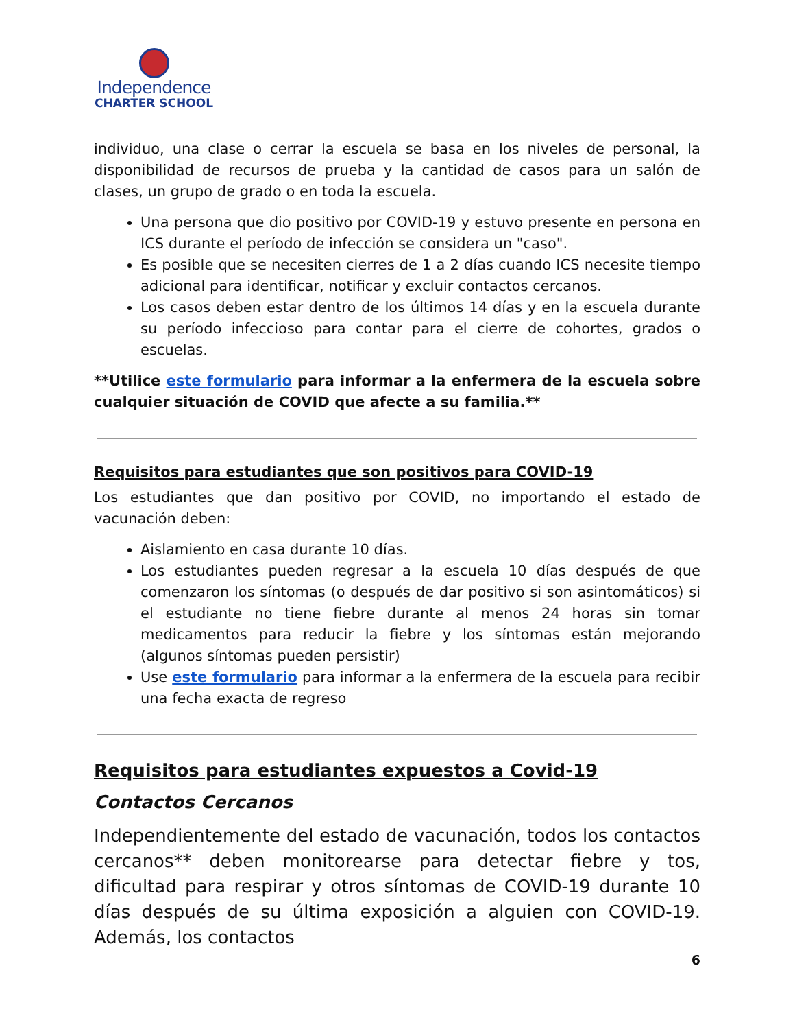Independence
CHARTER SCHOOL
individuo, una clase o cerrar la escuela se basa en los niveles de personal, la disponibilidad de recursos de prueba y la cantidad de casos para un salón de clases, un grupo de grado o en toda la escuela.
Una persona que dio positivo por COVID-19 y estuvo presente en persona en ICS durante el período de infección se considera un "caso".
Es posible que se necesiten cierres de 1 a 2 días cuando ICS necesite tiempo adicional para identificar, notificar y excluir contactos cercanos.
Los casos deben estar dentro de los últimos 14 días y en la escuela durante su período infeccioso para contar para el cierre de cohortes, grados o escuelas.
**Utilice este formulario para informar a la enfermera de la escuela sobre cualquier situación de COVID que afecte a su familia.**
Requisitos para estudiantes que son positivos para COVID-19
Los estudiantes que dan positivo por COVID, no importando el estado de vacunación deben:
Aislamiento en casa durante 10 días.
Los estudiantes pueden regresar a la escuela 10 días después de que comenzaron los síntomas (o después de dar positivo si son asintomáticos) si el estudiante no tiene fiebre durante al menos 24 horas sin tomar medicamentos para reducir la fiebre y los síntomas están mejorando (algunos síntomas pueden persistir)
Use este formulario para informar a la enfermera de la escuela para recibir una fecha exacta de regreso
Requisitos para estudiantes expuestos a Covid-19
Contactos Cercanos
Independientemente del estado de vacunación, todos los contactos cercanos** deben monitorearse para detectar fiebre y tos, dificultad para respirar y otros síntomas de COVID-19 durante 10 días después de su última exposición a alguien con COVID-19. Además, los contactos
6